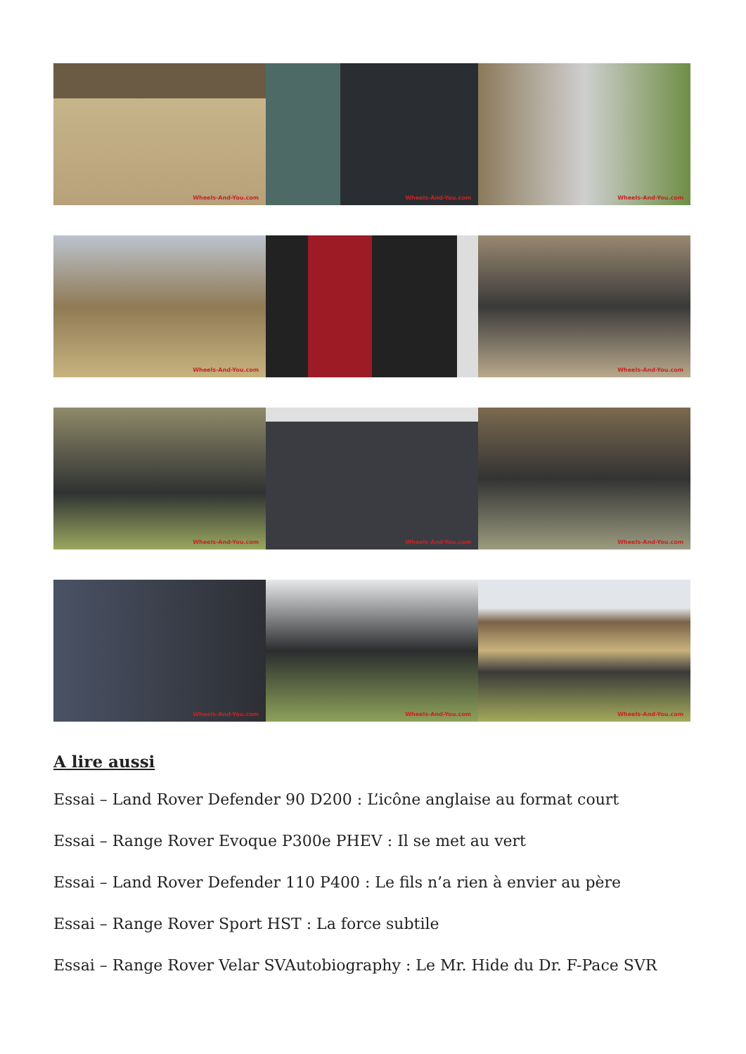Wheels-And-You.com
Wheels-And-You.com
Wheels-And-You.com
Wheels-And-You.com
Wheels-And-You.com
Wheels-And-You.com
Wheels-And-You.com
Wheels-And-You.com
Wheels-And-You.com
Wheels-And-You.com
Wheels-And-You.com
A lire aussi
Essai – Land Rover Defender 90 D200 : L’icône anglaise au format court
Essai – Range Rover Evoque P300e PHEV : Il se met au vert
Essai – Land Rover Defender 110 P400 : Le fils n’a rien à envier au père
Essai – Range Rover Sport HST : La force subtile
Essai – Range Rover Velar SVAutobiography : Le Mr. Hide du Dr. F-Pace SVR